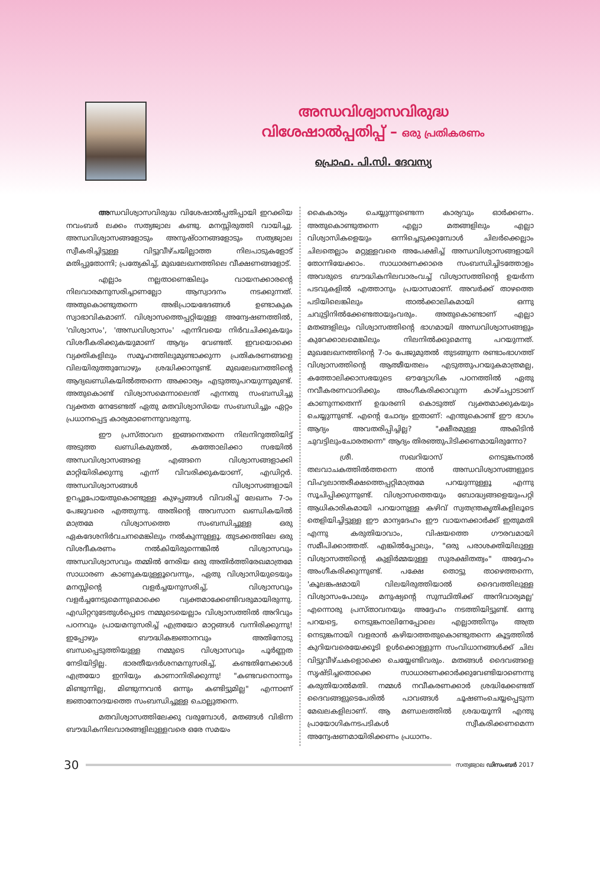അന്ധവിശ്വാസവിരുദ്ധ
വിശേഷാൽപ്പതിപ്പ് – ഒരു പ്രതികരണം
പ്രൊഫ. പി.സി. ദേവസ്യ
അന്ധവിശ്വാസവിരുദ്ധ വിശേഷാൽപ്പതിപ്പായി ഇറക്കിയ നവംബർ ലക്കം സത്യജ്വാല കണ്ടു. മനസ്സിരുത്തി വായിച്ചു. അന്ധവിശ്വാസങ്ങളോടും അനുഷ്ഠാനങ്ങളോടും സത്യജ്വാല സ്വീകരിച്ചിട്ടുള്ള വിട്ടുവീഴ്ചയില്ലാത്ത നിലപാടുകളോട് മതിപ്പുതോന്നി; പ്രത്യേകിച്ച്, മുഖലേഖനത്തിലെ വീക്ഷണങ്ങളോട്.
എല്ലാം നല്ലതാണെങ്കിലും വായനക്കാരന്റെ നിലവാരമനുസരിച്ചാണല്ലോ ആസ്വാദനം നടക്കുന്നത്. അതുകൊണ്ടുതന്നെ അഭിപ്രായഭേദങ്ങൾ ഉണ്ടാകുക സ്വാഭാവികമാണ്. വിശ്വാസത്തെപ്പറ്റിയുള്ള അന്വേഷണത്തിൽ, 'വിശ്വാസം', 'അന്ധവിശ്വാസം' എന്നിവയെ നിർവചിക്കുകയും വിശദീകരിക്കുകയുമാണ് ആദ്യം വേണ്ടത്. ഇവയൊക്കെ വ്യക്തികളിലും സമൂഹത്തിലുമുണ്ടാക്കുന്ന പ്രതികരണങ്ങളെ വിലയിരുത്തുമ്പോഴും ശ്രദ്ധിക്കാനുണ്ട്. മുഖലേഖനത്തിന്റെ ആദ്യഖണ്ഡികയിൽത്തന്നെ അക്കാര്യം എടുത്തുപറയുന്നുമുണ്ട്. അതുകൊണ്ട് വിശ്വാസമെന്നാലെന്ത് എന്നതു സംബന്ധിച്ചു വ്യക്തത നേടേണ്ടത് ഏതു മതവിശ്വാസിയെ സംബന്ധിച്ചും ഏറ്റം പ്രധാനപ്പെട്ട കാര്യമാണെന്നുവരുന്നു.
ഈ പ്രസ്താവന ഇങ്ങനെതന്നെ നിലനിറുത്തിയിട്ട് അടുത്ത ഖണ്ഡികമുതൽ, കത്തോലിക്കാ സഭയിൽ അന്ധവിശ്വാസങ്ങളെ എങ്ങനെ വിശ്വാസങ്ങളാക്കി മാറ്റിയിരിക്കുന്നു എന്ന് വിവരിക്കുകയാണ്, എഡിറ്റർ. അന്ധവിശ്വാസങ്ങൾ വിശ്വാസങ്ങളായി ഉറച്ചുപോയതുകൊണ്ടുള്ള കുഴപ്പങ്ങൾ വിവരിച്ച് ലേഖനം 7-ാം പേജുവരെ എത്തുന്നു. അതിന്റെ അവസാന ഖണ്ഡികയിൽ മാത്രമേ വിശ്വാസത്തെ സംബന്ധിച്ചുള്ള ഒരു ഏകദേശനിർവചനമെങ്കിലും നൽകുന്നുള്ളൂ. തുടക്കത്തിലേ ഒരു വിശദീകരണം നൽകിയിരുന്നെങ്കിൽ വിശ്വാസവും അന്ധവിശ്വാസവും തമ്മിൽ നേരിയ ഒരു അതിർത്തിരേഖമാത്രമേ സാധാരണ കാണുകയുള്ളൂവെന്നും, ഏതു വിശ്വാസിയുടെയും മനസ്സിന്റെ വളർച്ചയനുസരിച്ച്, വിശ്വാസവും വളർച്ചനേടുമെന്നുമൊക്കെ വ്യക്തമാക്കേണ്ടിവരുമായിരുന്നു. എഡിറ്ററുടേതുൾപ്പെടെ നമ്മുടെയെല്ലാം വിശ്വാസത്തിൽ അറിവും പഠനവും പ്രായമനുസരിച്ച് എത്രയോ മാറ്റങ്ങൾ വന്നിരിക്കുന്നു! ഇപ്പോഴും ബൗദ്ധികജ്ഞാനവും അതിനോടു ബന്ധപ്പെടുത്തിയുള്ള നമ്മുടെ വിശ്വാസവും പൂർണ്ണത നേടിയിട്ടില്ല. ഭാരതീയദർശനമനുസരിച്ച്, കണ്ടതിനേക്കാൾ എത്രയോ ഇനിയും കാണാനിരിക്കുന്നു! "കണ്ടവനൊന്നും മിണ്ടുന്നില്ല, മിണ്ടുന്നവൻ ഒന്നും കണ്ടിട്ടുമില്ല" എന്നാണ് ജ്ഞാനോദയത്തെ സംബന്ധിച്ചുള്ള ചൊല്ലുതന്നെ.
മതവിശ്വാസത്തിലേക്കു വരുമ്പോൾ, മതങ്ങൾ വിഭിന്ന ബൗദ്ധികനിലവാരങ്ങളിലുള്ളവരെ ഒരേ സമയം
കൈകാര്യം ചെയ്യുന്നുണ്ടെന്ന കാര്യവും ഓർക്കണം. അതുകൊണ്ടുതന്നെ എല്ലാ മതങ്ങളിലും എല്ലാ വിശ്വാസികളെയും ഒന്നിച്ചെടുക്കുമ്പോൾ ചിലർക്കെല്ലാം ചിലതെല്ലാം മറ്റുള്ളവരെ അപേക്ഷിച്ച് അന്ധവിശ്വാസങ്ങളായി തോന്നിയേക്കാം. സാധാരണക്കാരെ സംബന്ധിച്ചിടത്തോളം അവരുടെ ബൗദ്ധികനിലവാരംവച്ച് വിശ്വാസത്തിന്റെ ഉയർന്ന പടവുകളിൽ എത്താനും പ്രയാസമാണ്. അവർക്ക് താഴത്തെ പടിയിലെങ്കിലും താൽക്കാലികമായി ഒന്നു ചവുട്ടിനിൽക്കേണ്ടതായുംവരും. അതുകൊണ്ടാണ് എല്ലാ മതങ്ങളിലും വിശ്വാസത്തിന്റെ ഭാഗമായി അന്ധവിശ്വാസങ്ങളും കുറേക്കാലമെങ്കിലും നിലനിൽക്കുമെന്നു പറയുന്നത്. മുഖലേഖനത്തിന്റെ 7-ാം പേജുമുതൽ തുടങ്ങുന്ന രണ്ടാംഭാഗത്ത് വിശ്വാസത്തിന്റെ ആത്മീയതലം എടുത്തുപറയുകമാത്രമല്ല, കത്തോലിക്കാസഭയുടെ ഔദ്യോഗിക പഠനത്തിൽ ഏതു നവീകരണവാദിക്കും അംഗീകരിക്കാവുന്ന കാഴ്ചപ്പാടാണ് കാണുന്നതെന്ന് ഉദ്ധരണി കൊടുത്ത് വ്യക്തമാക്കുകയും ചെയ്യുന്നുണ്ട്. എന്റെ ചോദ്യം ഇതാണ്: എന്തുകൊണ്ട് ഈ ഭാഗം ആദ്യം അവതരിപ്പിച്ചില്ല? "ക്ഷീരമുള്ള അകിടിൻ ചുവട്ടിലുംചോരതന്നെ" ആദ്യം തിരഞ്ഞുപിടിക്കണമായിരുന്നോ?
ശ്രീ. സഖറിയാസ് നെടുങ്കനാൽ തലവാചകത്തിൽത്തന്നെ താൻ അന്ധവിശ്വാസങ്ങളുടെ വിഹ്വലാന്തരീക്ഷത്തെപ്പറ്റിമാത്രമേ പറയുന്നുള്ളൂ എന്നു സൂചിപ്പിക്കുന്നുണ്ട്. വിശ്വാസത്തെയും ബോദ്ധ്യങ്ങളെയുംപറ്റി ആധികാരികമായി പറയാനുള്ള കഴിവ് സ്വതന്ത്രകൃതികളിലൂടെ തെളിയിച്ചിട്ടുള്ള ഈ മാന്യദേഹം ഈ വായനക്കാർക്ക് ഇതുമതി എന്നു കരുതിയാവാം, വിഷയത്തെ ഗൗരവമായി സമീപിക്കാത്തത്. എങ്കിൽപ്പോലും, "ഒരു പരാശക്തിയിലുള്ള വിശ്വാസത്തിന്റെ കുളിർമ്മയുള്ള സുരക്ഷിതത്വം" അദ്ദേഹം അംഗീകരിക്കുന്നുണ്ട്. പക്ഷേ തൊട്ടു താഴെത്തന്നെ, 'കൂലങ്കഷമായി വിലയിരുത്തിയാൽ ദൈവത്തിലുള്ള വിശ്വാസംപോലും മനുഷ്യന്റെ സുസ്ഥിതിക്ക് അനിവാര്യമല്ല' എന്നൊരു പ്രസ്താവനയും അദ്ദേഹം നടത്തിയിട്ടുണ്ട്. ഒന്നു പറയട്ടെ, നെടുങ്കനാലിനേപ്പോലെ എല്ലാത്തിനും അത്ര നെടുങ്കനായി വളരാൻ കഴിയാത്തതുകൊണ്ടുതന്നെ കൂട്ടത്തിൽ കുറിയവരെയേക്കൂടി ഉൾക്കൊള്ളുന്ന സംവിധാനങ്ങൾക്ക് ചില വിട്ടുവീഴ്ചകളൊക്കെ ചെയ്യേണ്ടിവരും. മതങ്ങൾ ദൈവങ്ങളെ സൃഷ്ടിച്ചതൊക്കെ സാധാരണക്കാർക്കുവേണ്ടിയാണെന്നു കരുതിയാൽമതി. നമ്മൾ നവീകരണക്കാർ ശ്രദ്ധിക്കേണ്ടത് ദൈവങ്ങളുടെപേരിൽ പാവങ്ങൾ ചൂഷണംചെയ്യപ്പെടുന്ന മേഖലകളിലാണ്. ആ മണ്ഡലത്തിൽ ശ്രദ്ധയൂന്നി എന്തു പ്രായോഗികനടപടികൾ സ്വീകരിക്കണമെന്ന അന്വേഷണമായിരിക്കണം പ്രധാനം.
30 സത്യജ്വാല ഡിസംബർ 2017